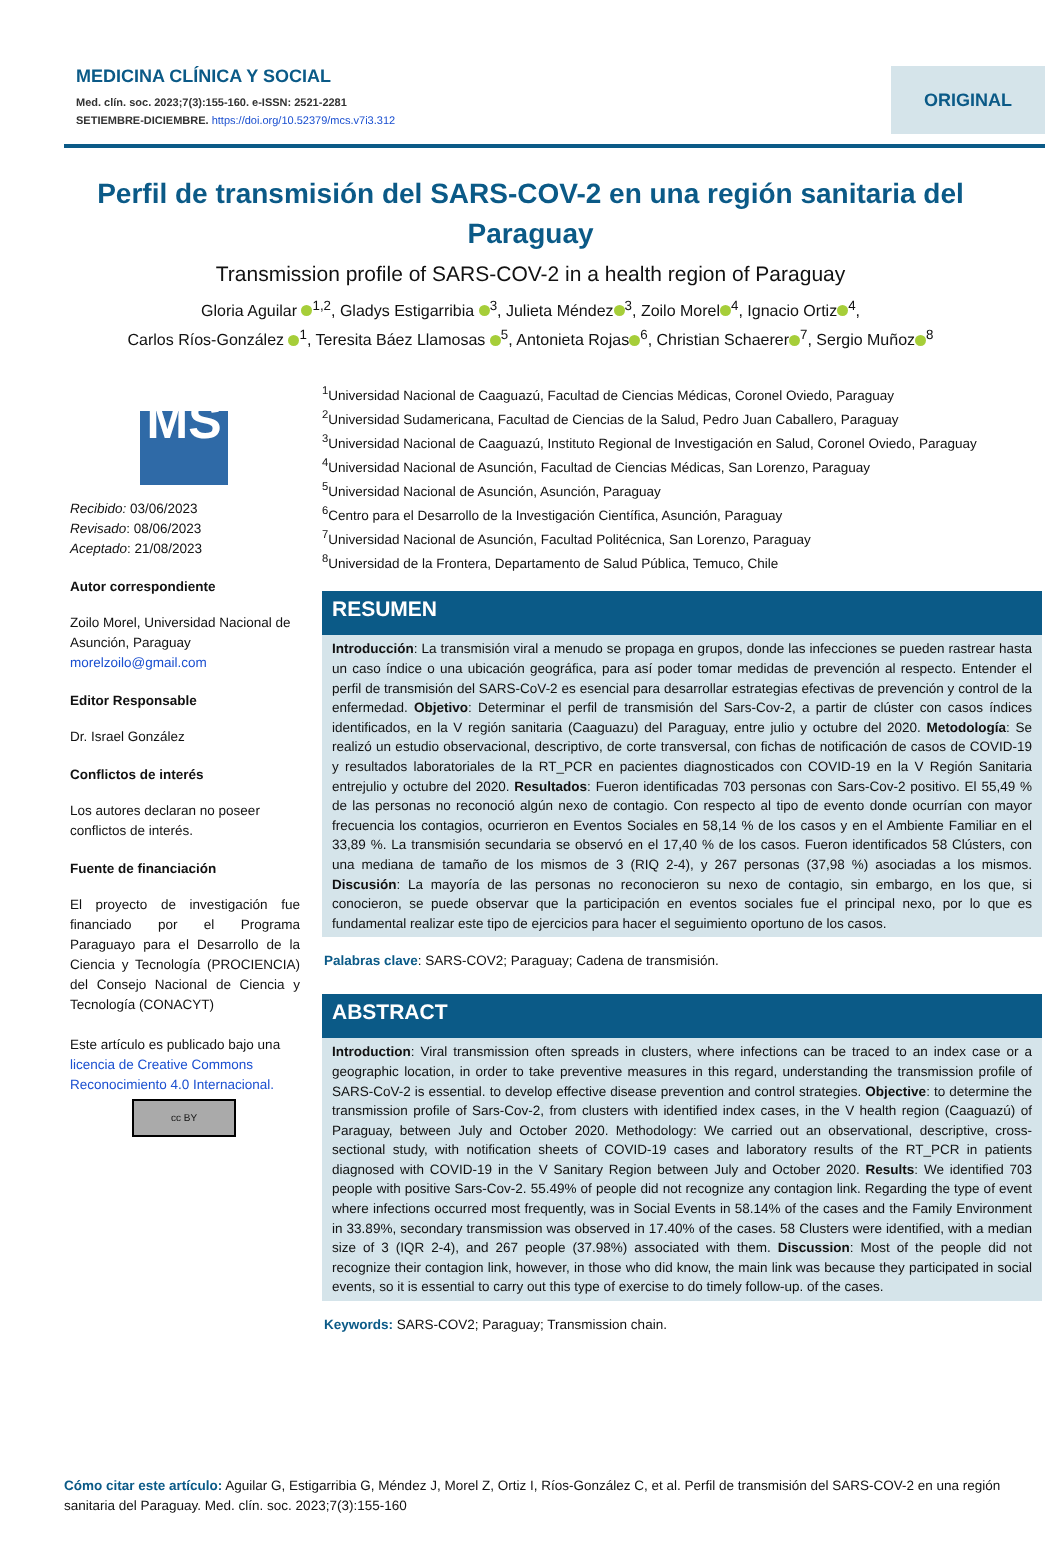MEDICINA CLÍNICA Y SOCIAL
Med. clín. soc. 2023;7(3):155-160. e-ISSN: 2521-2281
SETIEMBRE-DICIEMBRE. https://doi.org/10.52379/mcs.v7i3.312
ORIGINAL
Perfil de transmisión del SARS-COV-2 en una región sanitaria del Paraguay
Transmission profile of SARS-COV-2 in a health region of Paraguay
Gloria Aguilar <sup>1,2</sup>, Gladys Estigarribia <sup>3</sup>, Julieta Méndez<sup>3</sup>, Zoilo Morel<sup>4</sup>, Ignacio Ortiz<sup>4</sup>,
Carlos Ríos-González <sup>1</sup>, Teresita Báez Llamosas <sup>5</sup>, Antonieta Rojas<sup>6</sup>, Christian Schaerer<sup>7</sup>, Sergio Muñoz<sup>8</sup>
MS
Recibido: 03/06/2023
Revisado: 08/06/2023
Aceptado: 21/08/2023
Autor correspondiente
Zoilo Morel, Universidad Nacional de Asunción, Paraguay
morelzoilo@gmail.com
Editor Responsable
Dr. Israel González
Conflictos de interés
Los autores declaran no poseer conflictos de interés.
Fuente de financiación
El proyecto de investigación fue financiado por el Programa Paraguayo para el Desarrollo de la Ciencia y Tecnología (PROCIENCIA) del Consejo Nacional de Ciencia y Tecnología (CONACYT)
Este artículo es publicado bajo una licencia de Creative Commons Reconocimiento 4.0 Internacional.
cc BY
<sup>1</sup> Universidad Nacional de Caaguazú, Facultad de Ciencias Médicas, Coronel Oviedo, Paraguay
<sup>2</sup> Universidad Sudamericana, Facultad de Ciencias de la Salud, Pedro Juan Caballero, Paraguay
<sup>3</sup> Universidad Nacional de Caaguazú, Instituto Regional de Investigación en Salud, Coronel Oviedo, Paraguay
<sup>4</sup> Universidad Nacional de Asunción, Facultad de Ciencias Médicas, San Lorenzo, Paraguay
<sup>5</sup> Universidad Nacional de Asunción, Asunción, Paraguay
<sup>6</sup> Centro para el Desarrollo de la Investigación Científica, Asunción, Paraguay
<sup>7</sup> Universidad Nacional de Asunción, Facultad Politécnica, San Lorenzo, Paraguay
<sup>8</sup> Universidad de la Frontera, Departamento de Salud Pública, Temuco, Chile
RESUMEN
Introducción: La transmisión viral a menudo se propaga en grupos, donde las infecciones se pueden rastrear hasta un caso índice o una ubicación geográfica, para así poder tomar medidas de prevención al respecto. Entender el perfil de transmisión del SARS-CoV-2 es esencial para desarrollar estrategias efectivas de prevención y control de la enfermedad. Objetivo: Determinar el perfil de transmisión del Sars-Cov-2, a partir de clúster con casos índices identificados, en la V región sanitaria (Caaguazu) del Paraguay, entre julio y octubre del 2020. Metodología: Se realizó un estudio observacional, descriptivo, de corte transversal, con fichas de notificación de casos de COVID-19 y resultados laboratoriales de la RT_PCR en pacientes diagnosticados con COVID-19 en la V Región Sanitaria entrejulio y octubre del 2020. Resultados: Fueron identificadas 703 personas con Sars-Cov-2 positivo. El 55,49 % de las personas no reconoció algún nexo de contagio. Con respecto al tipo de evento donde ocurrían con mayor frecuencia los contagios, ocurrieron en Eventos Sociales en 58,14 % de los casos y en el Ambiente Familiar en el 33,89 %. La transmisión secundaria se observó en el 17,40 % de los casos. Fueron identificados 58 Clústers, con una mediana de tamaño de los mismos de 3 (RIQ 2-4), y 267 personas (37,98 %) asociadas a los mismos. Discusión: La mayoría de las personas no reconocieron su nexo de contagio, sin embargo, en los que, si conocieron, se puede observar que la participación en eventos sociales fue el principal nexo, por lo que es fundamental realizar este tipo de ejercicios para hacer el seguimiento oportuno de los casos.
Palabras clave: SARS-COV2; Paraguay; Cadena de transmisión.
ABSTRACT
Introduction: Viral transmission often spreads in clusters, where infections can be traced to an index case or a geographic location, in order to take preventive measures in this regard, understanding the transmission profile of SARS-CoV-2 is essential. to develop effective disease prevention and control strategies. Objective: to determine the transmission profile of Sars-Cov-2, from clusters with identified index cases, in the V health region (Caaguazú) of Paraguay, between July and October 2020. Methodology: We carried out an observational, descriptive, cross-sectional study, with notification sheets of COVID-19 cases and laboratory results of the RT_PCR in patients diagnosed with COVID-19 in the V Sanitary Region between July and October 2020. Results: We identified 703 people with positive Sars-Cov-2. 55.49% of people did not recognize any contagion link. Regarding the type of event where infections occurred most frequently, was in Social Events in 58.14% of the cases and the Family Environment in 33.89%, secondary transmission was observed in 17.40% of the cases. 58 Clusters were identified, with a median size of 3 (IQR 2-4), and 267 people (37.98%) associated with them. Discussion: Most of the people did not recognize their contagion link, however, in those who did know, the main link was because they participated in social events, so it is essential to carry out this type of exercise to do timely follow-up. of the cases.
Keywords: SARS-COV2; Paraguay; Transmission chain.
Cómo citar este artículo: Aguilar G, Estigarribia G, Méndez J, Morel Z, Ortiz I, Ríos-González C, et al. Perfil de transmisión del SARS-COV-2 en una región sanitaria del Paraguay. Med. clín. soc. 2023;7(3):155-160